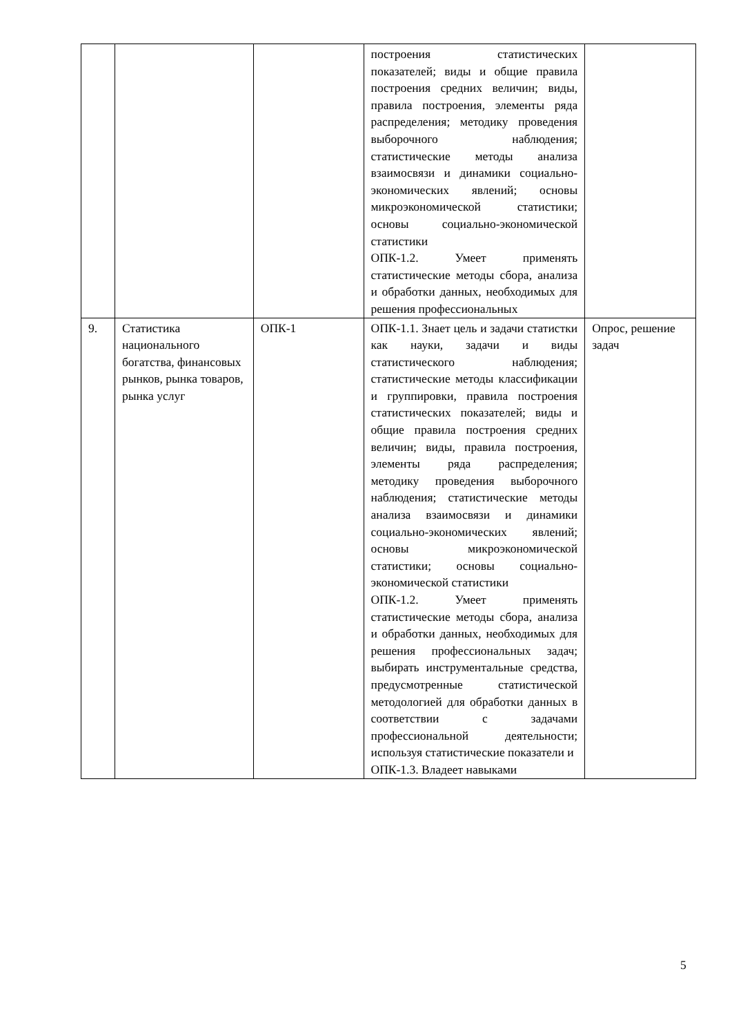| | | | построения статистических показателей; виды и общие правила построения средних величин; виды, правила построения, элементы ряда распределения; методику проведения выборочного наблюдения; статистические методы анализа взаимосвязи и динамики социально-экономических явлений; основы микроэкономической статистики; основы социально-экономической статистики ОПК-1.2. Умеет применять статистические методы сбора, анализа и обработки данных, необходимых для решения профессиональных | |
| 9. | Статистика национального богатства, финансовых рынков, рынка товаров, рынка услуг | ОПК-1 | ОПК-1.1. Знает цель и задачи статистки как науки, задачи и виды статистического наблюдения; статистические методы классификации и группировки, правила построения статистических показателей; виды и общие правила построения средних величин; виды, правила построения, элементы ряда распределения; методику проведения выборочного наблюдения; статистические методы анализа взаимосвязи и динамики социально-экономических явлений; основы микроэкономической статистики; основы социально-экономической статистики ОПК-1.2. Умеет применять статистические методы сбора, анализа и обработки данных, необходимых для решения профессиональных задач; выбирать инструментальные средства, предусмотренные статистической методологией для обработки данных в соответствии с задачами профессиональной деятельности; используя статистические показатели и ОПК-1.3. Владеет навыками | Опрос, решение задач |
5